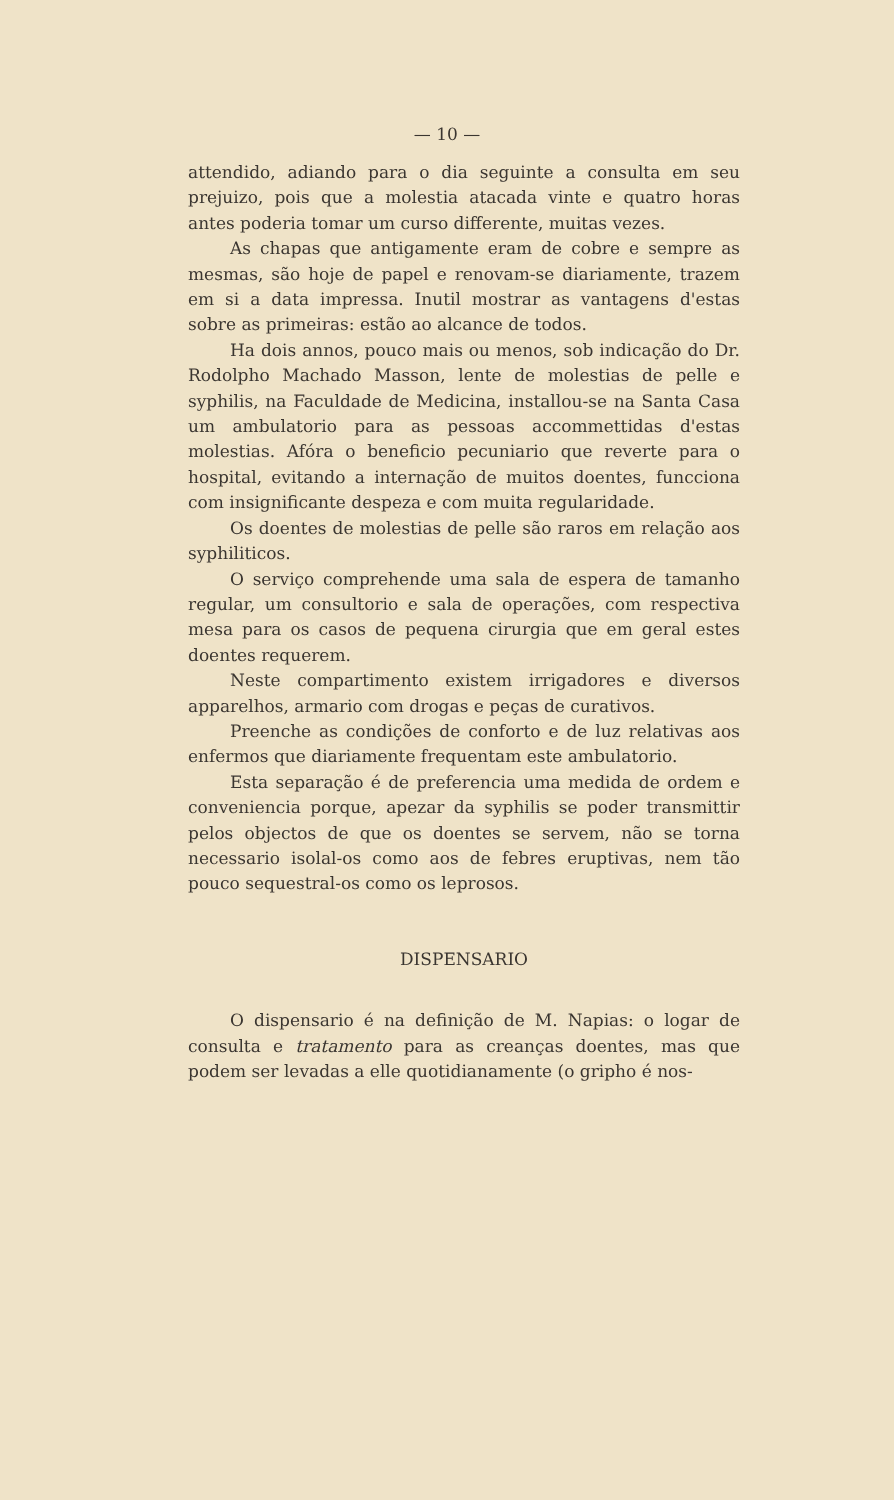— 10 —
attendido, adiando para o dia seguinte a consulta em seu prejuizo, pois que a molestia atacada vinte e quatro horas antes poderia tomar um curso differente, muitas vezes.
As chapas que antigamente eram de cobre e sempre as mesmas, são hoje de papel e renovam-se diariamente, trazem em si a data impressa. Inutil mostrar as vantagens d'estas sobre as primeiras: estão ao alcance de todos.
Ha dois annos, pouco mais ou menos, sob indicação do Dr. Rodolpho Machado Masson, lente de molestias de pelle e syphilis, na Faculdade de Medicina, installou-se na Santa Casa um ambulatorio para as pessoas accommettidas d'estas molestias. Afóra o beneficio pecuniario que reverte para o hospital, evitando a internação de muitos doentes, funcciona com insignificante despeza e com muita regularidade.
Os doentes de molestias de pelle são raros em relação aos syphiliticos.
O serviço comprehende uma sala de espera de tamanho regular, um consultorio e sala de operações, com respectiva mesa para os casos de pequena cirurgia que em geral estes doentes requerem.
Neste compartimento existem irrigadores e diversos apparelhos, armario com drogas e peças de curativos.
Preenche as condições de conforto e de luz relativas aos enfermos que diariamente frequentam este ambulatorio.
Esta separação é de preferencia uma medida de ordem e conveniencia porque, apezar da syphilis se poder transmittir pelos objectos de que os doentes se servem, não se torna necessario isolal-os como aos de febres eruptivas, nem tão pouco sequestral-os como os leprosos.
DISPENSARIO
O dispensario é na definição de M. Napias: o logar de consulta e tratamento para as creanças doentes, mas que podem ser levadas a elle quotidianamente (o gripho é nos-